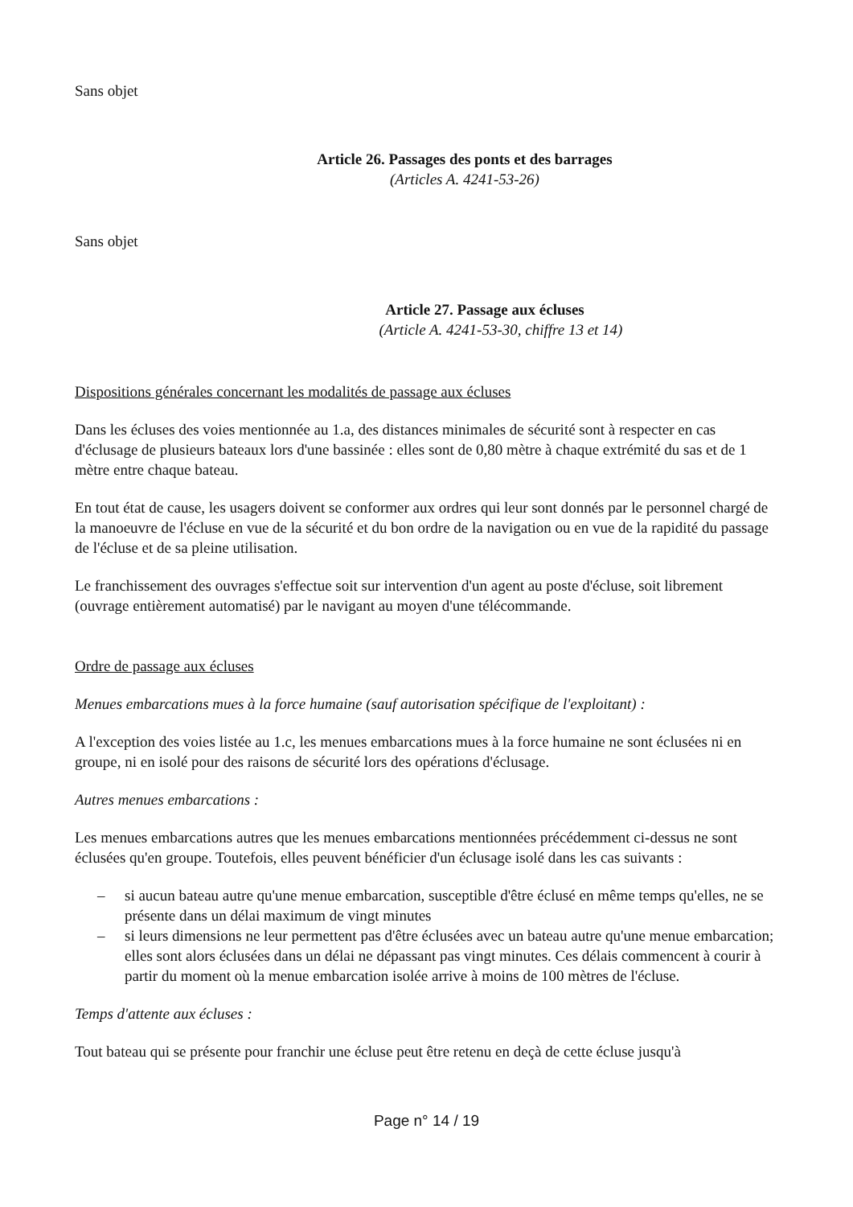Sans objet
Article 26. Passages des ponts et des barrages
(Articles A. 4241-53-26)
Sans objet
Article 27. Passage aux écluses
(Article A. 4241-53-30, chiffre 13 et 14)
Dispositions générales concernant les modalités de passage aux écluses
Dans les écluses des voies mentionnée au 1.a, des distances minimales de sécurité sont à respecter en cas d'éclusage de plusieurs bateaux lors d'une bassinée : elles sont de 0,80 mètre à chaque extrémité du sas et de 1 mètre entre chaque bateau.
En tout état de cause, les usagers doivent se conformer aux ordres qui leur sont donnés par le personnel chargé de la manoeuvre de l'écluse en vue de la sécurité et du bon ordre de la navigation ou en vue de la rapidité du passage de l'écluse et de sa pleine utilisation.
Le franchissement des ouvrages s'effectue soit sur intervention d'un agent au poste d'écluse, soit librement (ouvrage entièrement automatisé) par le navigant au moyen d'une télécommande.
Ordre de passage aux écluses
Menues embarcations mues à la force humaine (sauf autorisation spécifique de l'exploitant) :
A l'exception des voies listée au 1.c, les menues embarcations mues à la force humaine ne sont éclusées ni en groupe, ni en isolé pour des raisons de sécurité lors des opérations d'éclusage.
Autres menues embarcations :
Les menues embarcations autres que les menues embarcations mentionnées précédemment ci-dessus ne sont éclusées qu'en groupe. Toutefois, elles peuvent bénéficier d'un éclusage isolé dans les cas suivants :
– si aucun bateau autre qu'une menue embarcation, susceptible d'être éclusé en même temps qu'elles, ne se présente dans un délai maximum de vingt minutes
– si leurs dimensions ne leur permettent pas d'être éclusées avec un bateau autre qu'une menue embarcation; elles sont alors éclusées dans un délai ne dépassant pas vingt minutes. Ces délais commencent à courir à partir du moment où la menue embarcation isolée arrive à moins de 100 mètres de l'écluse.
Temps d'attente aux écluses :
Tout bateau qui se présente pour franchir une écluse peut être retenu en deçà de cette écluse jusqu'à
Page n° 14 / 19